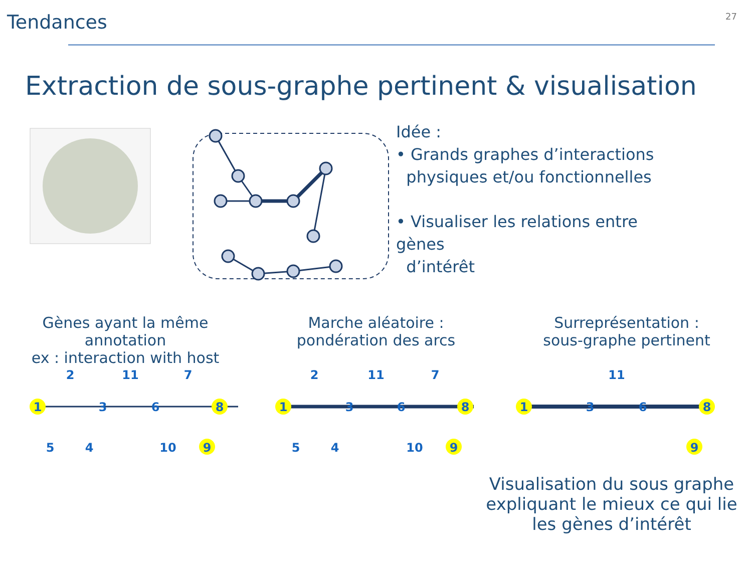Tendances
27
Extraction de sous-graphe pertinent & visualisation
Idée :
• Grands graphes d’interactions
physiques et/ou fonctionnelles
• Visualiser les relations entre
gènes
d’intérêt
Gènes ayant la même annotation
ex : interaction with host
Marche aléatoire :
pondération des arcs
Surreprésentation :
sous-graphe pertinent
1
2
3
11
6
7
8
5
4
10
9
1
2
3
11
6
7
8
5
4
10
9
1
3
11
6
8
9
Visualisation du sous graphe expliquant le mieux ce qui lie les gènes d’intérêt